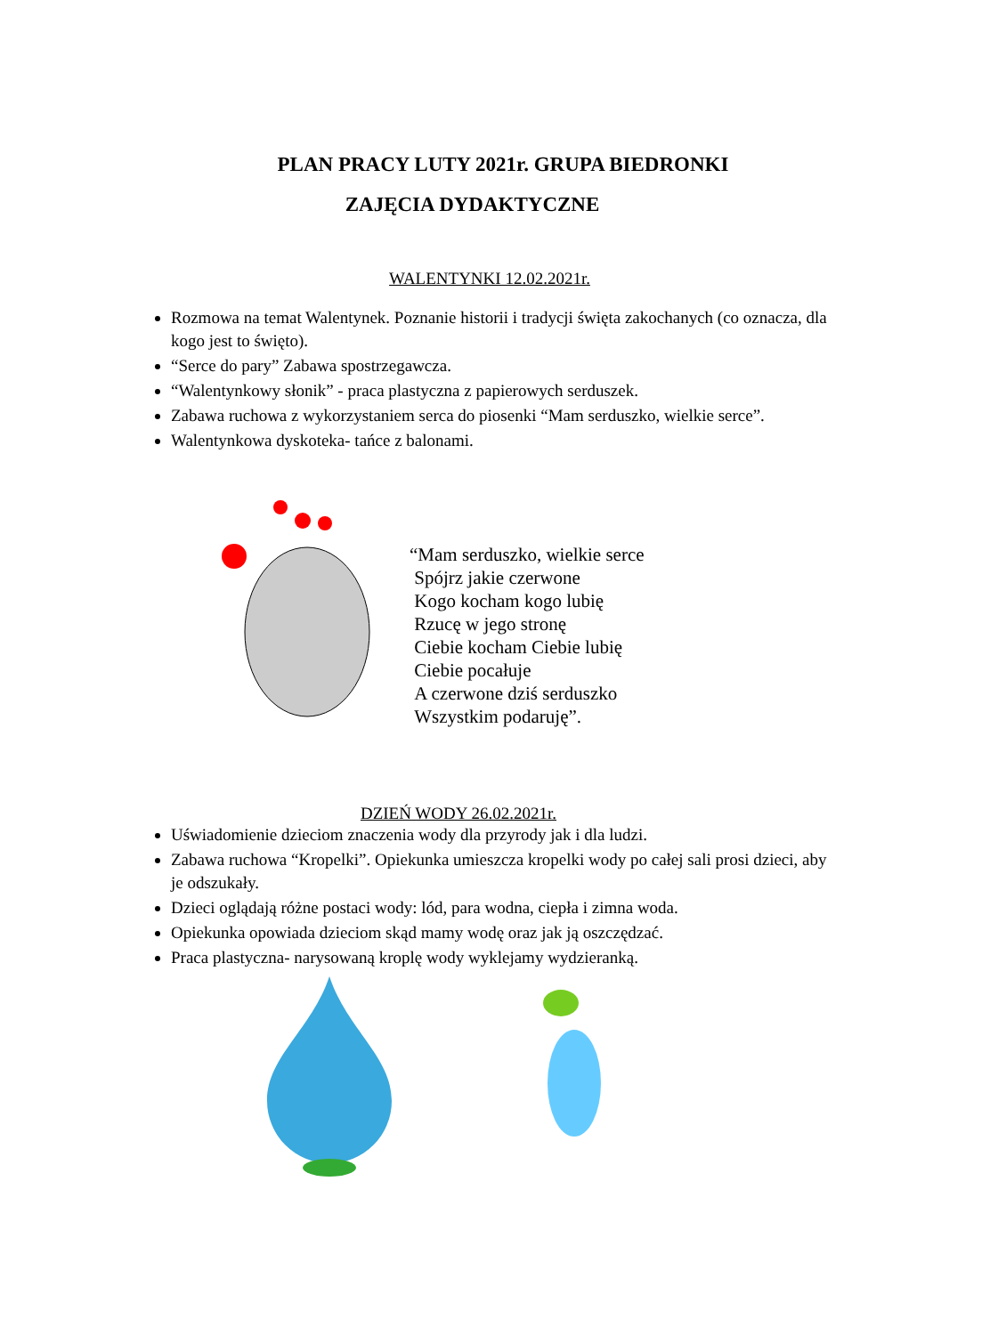PLAN PRACY LUTY 2021r. GRUPA BIEDRONKI
ZAJĘCIA DYDAKTYCZNE
WALENTYNKI 12.02.2021r.
Rozmowa na temat Walentynek. Poznanie historii i tradycji święta zakochanych (co oznacza, dla kogo jest to święto).
“Serce do pary” Zabawa spostrzegawcza.
“Walentynkowy słonik” - praca plastyczna z papierowych serduszek.
Zabawa ruchowa z wykorzystaniem serca do piosenki “Mam serduszko, wielkie serce”.
Walentynkowa dyskoteka- tańce z balonami.
“Mam serduszko, wielkie serce
Spójrz jakie czerwone
Kogo kocham kogo lubię
Rzucę w jego stronę
Ciebie kocham Ciebie lubię
Ciebie pocałuje
A czerwone dziś serduszko
Wszystkim podaruję”.
DZIEŃ WODY 26.02.2021r.
Uświadomienie dzieciom znaczenia wody dla przyrody jak i dla ludzi.
Zabawa ruchowa “Kropelki”. Opiekunka umieszcza kropelki wody po całej sali prosi dzieci, aby je odszukały.
Dzieci oglądają różne postaci wody: lód, para wodna, ciepła i zimna woda.
Opiekunka opowiada dzieciom skąd mamy wodę oraz jak ją oszczędzać.
Praca plastyczna- narysowaną kroplę wody wyklejamy wydzieranką.